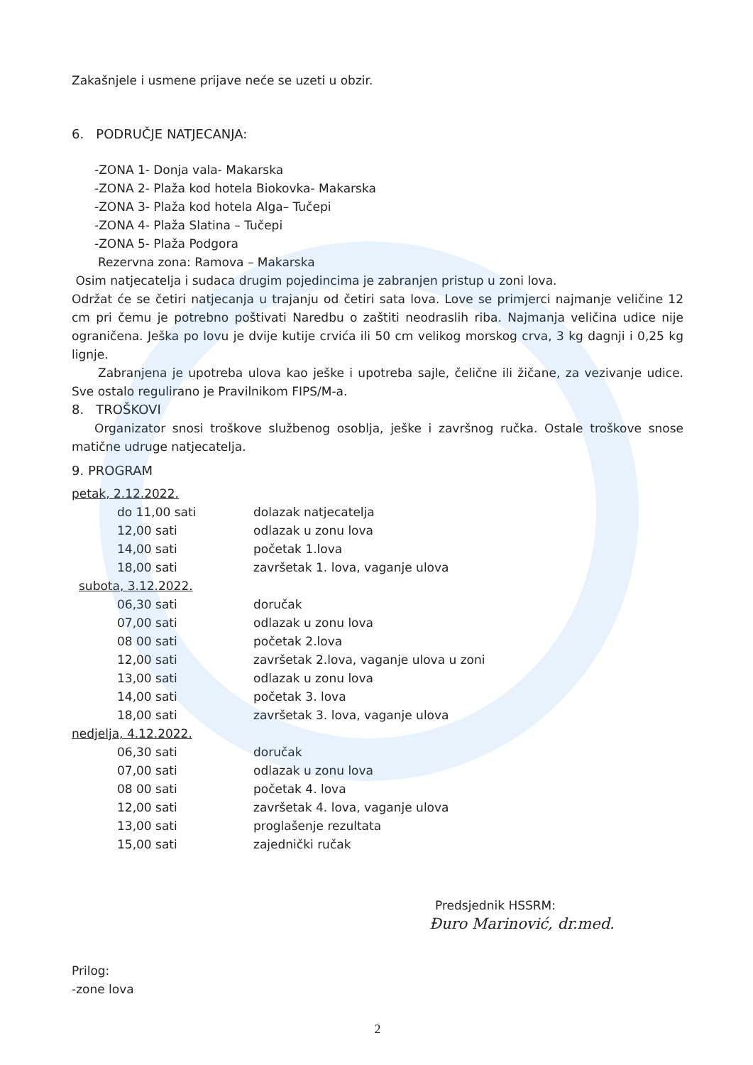Zakašnjele i usmene prijave neće se uzeti u obzir.
6. PODRUČJE NATJECANJA:
-ZONA 1- Donja vala- Makarska
-ZONA 2- Plaža kod hotela Biokovka- Makarska
-ZONA 3- Plaža kod hotela Alga– Tučepi
-ZONA 4- Plaža Slatina – Tučepi
-ZONA 5- Plaža Podgora
Rezervna zona: Ramova – Makarska
Osim natjecatelja i sudaca drugim pojedincima je zabranjen pristup u zoni lova.
Održat će se četiri natjecanja u trajanju od četiri sata lova. Love se primjerci najmanje veličine 12 cm pri čemu je potrebno poštivati Naredbu o zaštiti neodraslih riba. Najmanja veličina udice nije ograničena. Ješka po lovu je dvije kutije crvića ili 50 cm velikog morskog crva, 3 kg dagnji i 0,25 kg lignje.
Zabranjena je upotreba ulova kao ješke i upotreba sajle, čelične ili žičane, za vezivanje udice. Sve ostalo regulirano je Pravilnikom FIPS/M-a.
8. TROŠKOVI
Organizator snosi troškove službenog osoblja, ješke i završnog ručka. Ostale troškove snose matične udruge natjecatelja.
9. PROGRAM
petak, 2.12.2022.
| do 11,00 sati | dolazak natjecatelja |
| 12,00 sati | odlazak u zonu lova |
| 14,00 sati | početak 1.lova |
| 18,00 sati | završetak 1. lova, vaganje ulova |
subota, 3.12.2022.
| 06,30 sati | doručak |
| 07,00 sati | odlazak u zonu lova |
| 08 00 sati | početak 2.lova |
| 12,00 sati | završetak 2.lova, vaganje ulova u zoni |
| 13,00 sati | odlazak u zonu lova |
| 14,00 sati | početak 3. lova |
| 18,00 sati | završetak 3. lova, vaganje ulova |
nedjelja, 4.12.2022.
| 06,30 sati | doručak |
| 07,00 sati | odlazak u zonu lova |
| 08 00 sati | početak 4. lova |
| 12,00 sati | završetak 4. lova, vaganje ulova |
| 13,00 sati | proglašenje rezultata |
| 15,00 sati | zajednički ručak |
Predsjednik HSSRM:
Đuro Marinović, dr.med.
Prilog:
-zone lova
2